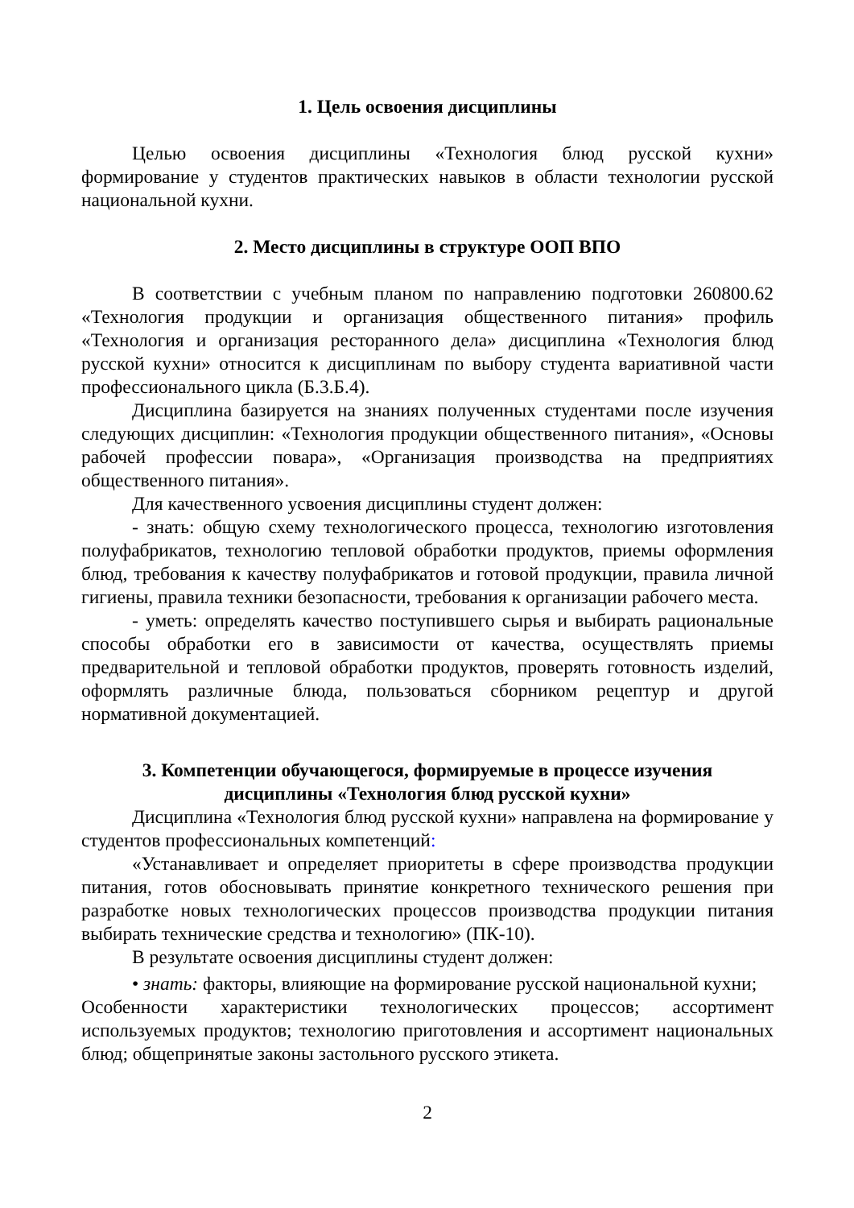1. Цель освоения дисциплины
Целью освоения дисциплины «Технология блюд русской кухни» формирование у студентов практических навыков в области технологии русской национальной кухни.
2. Место дисциплины в структуре ООП ВПО
В соответствии с учебным планом по направлению подготовки 260800.62 «Технология продукции и организация общественного питания» профиль «Технология и организация ресторанного дела» дисциплина «Технология блюд русской кухни» относится к дисциплинам по выбору студента вариативной части профессионального цикла (Б.3.Б.4).
Дисциплина базируется на знаниях полученных студентами после изучения следующих дисциплин: «Технология продукции общественного питания», «Основы рабочей профессии повара», «Организация производства на предприятиях общественного питания».
Для качественного усвоения дисциплины студент должен:
- знать: общую схему технологического процесса, технологию изготовления полуфабрикатов, технологию тепловой обработки продуктов, приемы оформления блюд, требования к качеству полуфабрикатов и готовой продукции, правила личной гигиены, правила техники безопасности, требования к организации рабочего места.
- уметь: определять качество поступившего сырья и выбирать рациональные способы обработки его в зависимости от качества, осуществлять приемы предварительной и тепловой обработки продуктов, проверять готовность изделий, оформлять различные блюда, пользоваться сборником рецептур и другой нормативной документацией.
3. Компетенции обучающегося, формируемые в процессе изучения
дисциплины «Технология блюд русской кухни»
Дисциплина «Технология блюд русской кухни» направлена на формирование у студентов профессиональных компетенций:
«Устанавливает и определяет приоритеты в сфере производства продукции питания, готов обосновывать принятие конкретного технического решения при разработке новых технологических процессов производства продукции питания выбирать технические средства и технологию» (ПК-10).
В результате освоения дисциплины студент должен:
• знать: факторы, влияющие на формирование русской национальной кухни;
Особенности характеристики технологических процессов; ассортимент используемых продуктов; технологию приготовления и ассортимент национальных блюд; общепринятые законы застольного русского этикета.
2